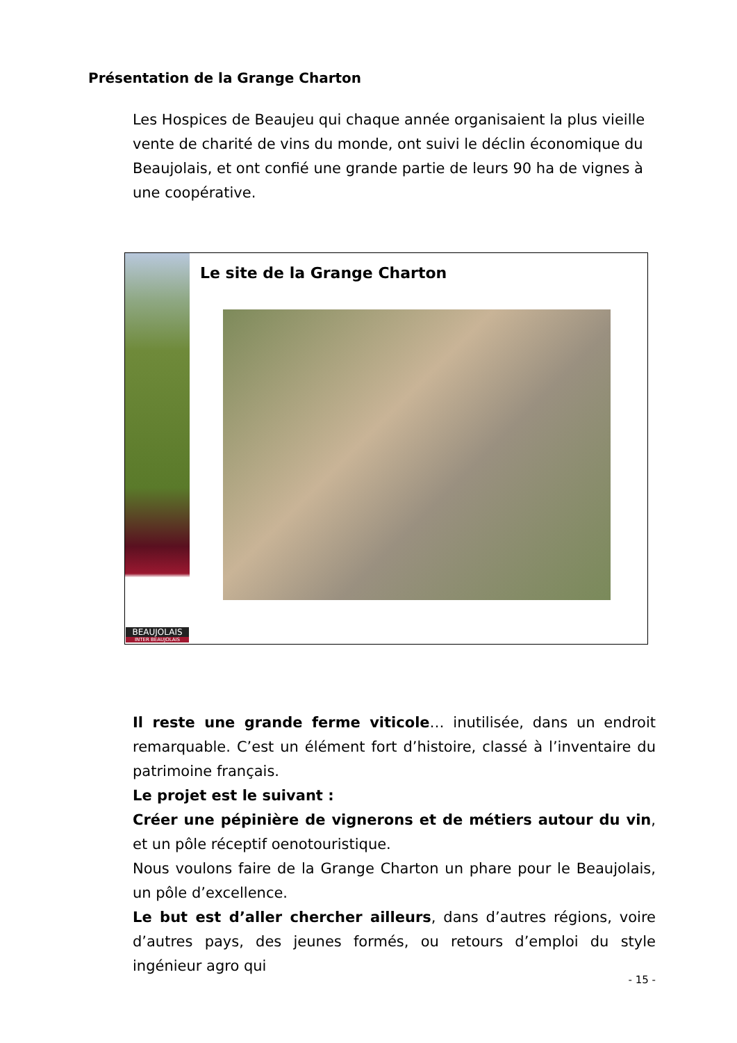Présentation de la Grange Charton
Les Hospices de Beaujeu qui chaque année organisaient la plus vieille vente de charité de vins du monde, ont suivi le déclin économique du Beaujolais, et ont confié une grande partie de leurs 90 ha de vignes à une coopérative.
BEAUJOLAIS
INTER BEAUJOLAIS
Le site de la Grange Charton
Il reste une grande ferme viticole… inutilisée, dans un endroit remarquable. C’est un élément fort d’histoire, classé à l’inventaire du patrimoine français.
Le projet est le suivant :
Créer une pépinière de vignerons et de métiers autour du vin, et un pôle réceptif oenotouristique.
Nous voulons faire de la Grange Charton un phare pour le Beaujolais, un pôle d’excellence.
Le but est d’aller chercher ailleurs, dans d’autres régions, voire d’autres pays, des jeunes formés, ou retours d’emploi du style ingénieur agro qui
- 15 -